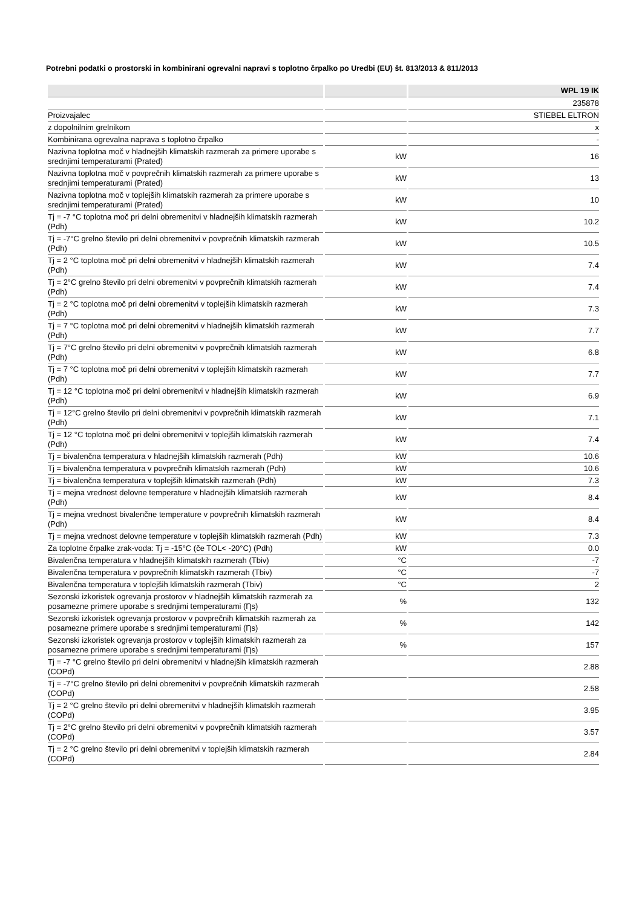Potrebni podatki o prostorski in kombinirani ogrevalni napravi s toplotno črpalko po Uredbi (EU) št. 813/2013 & 811/2013
| | | WPL 19 IK |
| --- | --- | --- |
| | | 235878 |
| Proizvajalec | | STIEBEL ELTRON |
| z dopolnilnim grelnikom | | x |
| Kombinirana ogrevalna naprava s toplotno črpalko | | - |
| Nazivna toplotna moč v hladnejših klimatskih razmerah za primere uporabe s srednjimi temperaturami (Prated) | kW | 16 |
| Nazivna toplotna moč v povprečnih klimatskih razmerah za primere uporabe s srednjimi temperaturami (Prated) | kW | 13 |
| Nazivna toplotna moč v toplejših klimatskih razmerah za primere uporabe s srednjimi temperaturami (Prated) | kW | 10 |
| Tj = -7 °C toplotna moč pri delni obremenitvi v hladnejših klimatskih razmerah (Pdh) | kW | 10.2 |
| Tj = -7°C grelno število pri delni obremenitvi v povprečnih klimatskih razmerah (Pdh) | kW | 10.5 |
| Tj = 2 °C toplotna moč pri delni obremenitvi v hladnejših klimatskih razmerah (Pdh) | kW | 7.4 |
| Tj = 2°C grelno število pri delni obremenitvi v povprečnih klimatskih razmerah (Pdh) | kW | 7.4 |
| Tj = 2 °C toplotna moč pri delni obremenitvi v toplejših klimatskih razmerah (Pdh) | kW | 7.3 |
| Tj = 7 °C toplotna moč pri delni obremenitvi v hladnejših klimatskih razmerah (Pdh) | kW | 7.7 |
| Tj = 7°C grelno število pri delni obremenitvi v povprečnih klimatskih razmerah (Pdh) | kW | 6.8 |
| Tj = 7 °C toplotna moč pri delni obremenitvi v toplejših klimatskih razmerah (Pdh) | kW | 7.7 |
| Tj = 12 °C toplotna moč pri delni obremenitvi v hladnejših klimatskih razmerah (Pdh) | kW | 6.9 |
| Tj = 12°C grelno število pri delni obremenitvi v povprečnih klimatskih razmerah (Pdh) | kW | 7.1 |
| Tj = 12 °C toplotna moč pri delni obremenitvi v toplejših klimatskih razmerah (Pdh) | kW | 7.4 |
| Tj = bivalenčna temperatura v hladnejših klimatskih razmerah (Pdh) | kW | 10.6 |
| Tj = bivalenčna temperatura v povprečnih klimatskih razmerah (Pdh) | kW | 10.6 |
| Tj = bivalenčna temperatura v toplejših klimatskih razmerah (Pdh) | kW | 7.3 |
| Tj = mejna vrednost delovne temperature v hladnejših klimatskih razmerah (Pdh) | kW | 8.4 |
| Tj = mejna vrednost bivalenčne temperature v povprečnih klimatskih razmerah (Pdh) | kW | 8.4 |
| Tj = mejna vrednost delovne temperature v toplejših klimatskih razmerah (Pdh) | kW | 7.3 |
| Za toplotne črpalke zrak-voda: Tj = -15°C (če TOL< -20°C) (Pdh) | kW | 0.0 |
| Bivalenčna temperatura v hladnejših klimatskih razmerah (Tbiv) | °C | -7 |
| Bivalenčna temperatura v povprečnih klimatskih razmerah (Tbiv) | °C | -7 |
| Bivalenčna temperatura v toplejših klimatskih razmerah (Tbiv) | °C | 2 |
| Sezonski izkoristek ogrevanja prostorov v hladnejših klimatskih razmerah za posamezne primere uporabe s srednjimi temperaturami (Ƞs) | % | 132 |
| Sezonski izkoristek ogrevanja prostorov v povprečnih klimatskih razmerah za posamezne primere uporabe s srednjimi temperaturami (Ƞs) | % | 142 |
| Sezonski izkoristek ogrevanja prostorov v toplejših klimatskih razmerah za posamezne primere uporabe s srednjimi temperaturami (Ƞs) | % | 157 |
| Tj = -7 °C grelno število pri delni obremenitvi v hladnejših klimatskih razmerah (COPd) | | 2.88 |
| Tj = -7°C grelno število pri delni obremenitvi v povprečnih klimatskih razmerah (COPd) | | 2.58 |
| Tj = 2 °C grelno število pri delni obremenitvi v hladnejših klimatskih razmerah (COPd) | | 3.95 |
| Tj = 2°C grelno število pri delni obremenitvi v povprečnih klimatskih razmerah (COPd) | | 3.57 |
| Tj = 2 °C grelno število pri delni obremenitvi v toplejših klimatskih razmerah (COPd) | | 2.84 |